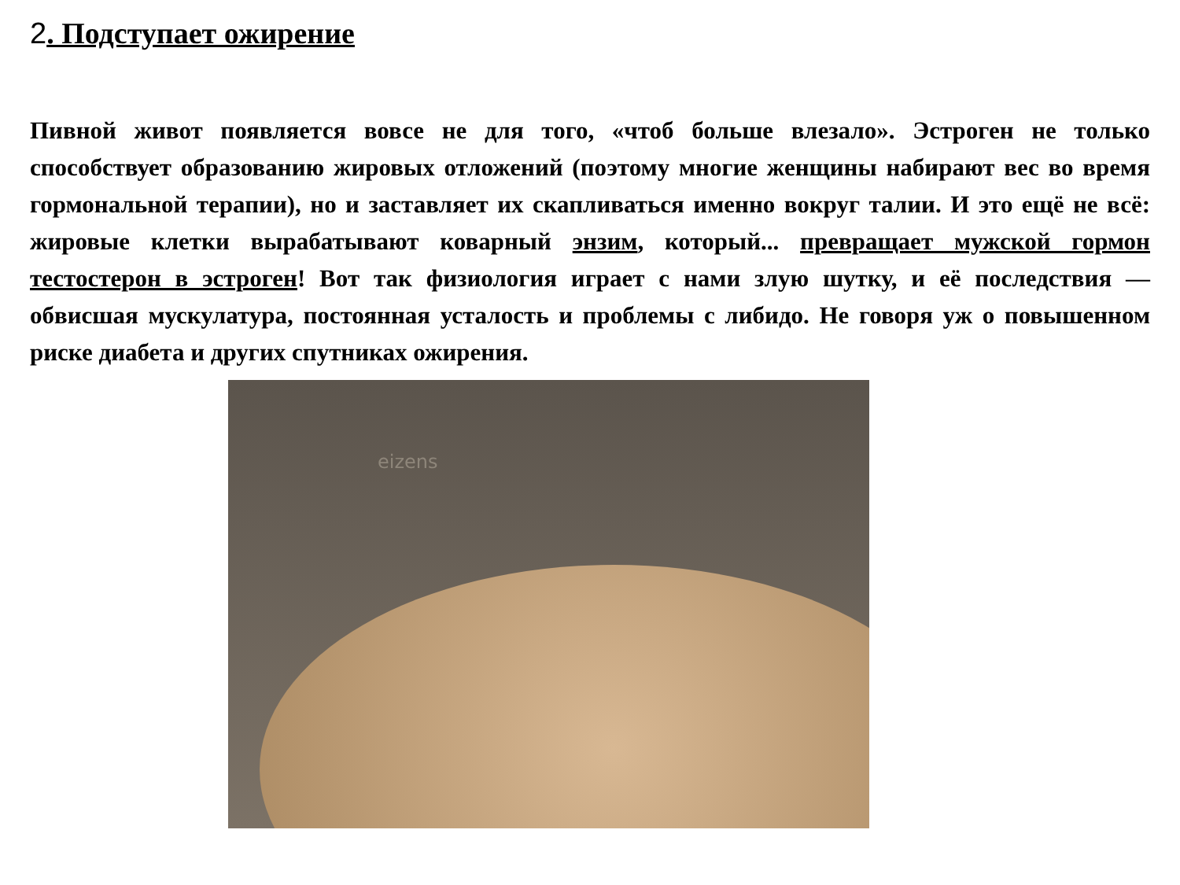2. Подступает ожирение
Пивной живот появляется вовсе не для того, «чтоб больше влезало». Эстроген не только способствует образованию жировых отложений (поэтому многие женщины набирают вес во время гормональной терапии), но и заставляет их скапливаться именно вокруг талии. И это ещё не всё: жировые клетки вырабатывают коварный энзим, который... превращает мужской гормон тестостерон в эстроген! Вот так физиология играет с нами злую шутку, и её последствия — обвисшая мускулатура, постоянная усталость и проблемы с либидо. Не говоря уж о повышенном риске диабета и других спутниках ожирения.
eizens